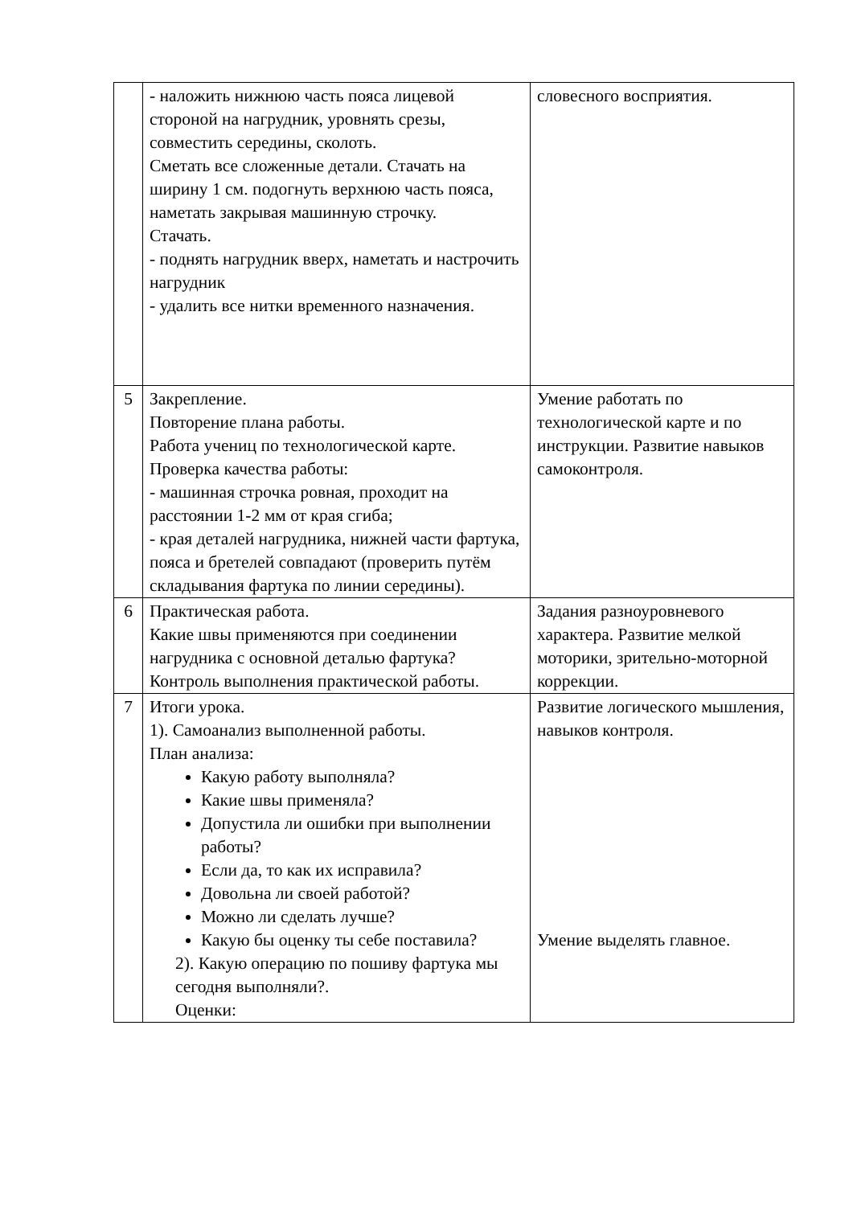| | - наложить нижнюю часть пояса лицевой стороной на нагрудник, уровнять срезы, совместить середины, сколоть. Сметать все сложенные детали. Стачать на ширину 1 см. подогнуть верхнюю часть пояса, наметать закрывая машинную строчку. Стачать. - поднять нагрудник вверх, наметать и настрочить нагрудник - удалить все нитки временного назначения. | словесного восприятия. |
| 5 | Закрепление. Повторение плана работы. Работа учениц по технологической карте. Проверка качества работы: - машинная строчка ровная, проходит на расстоянии 1-2 мм от края сгиба; - края деталей нагрудника, нижней части фартука, пояса и бретелей совпадают (проверить путём складывания фартука по линии середины). | Умение работать по технологической карте и по инструкции. Развитие навыков самоконтроля. |
| 6 | Практическая работа. Какие швы применяются при соединении нагрудника с основной деталью фартука? Контроль выполнения практической работы. | Задания разноуровневого характера. Развитие мелкой моторики, зрительно-моторной коррекции. |
| 7 | Итоги урока. 1). Самоанализ выполненной работы. План анализа: Какую работу выполняла? Какие швы применяла? Допустила ли ошибки при выполнении работы? Если да, то как их исправила? Довольна ли своей работой? Можно ли сделать лучше? Какую бы оценку ты себе поставила? 2). Какую операцию по пошиву фартука мы сегодня выполняли?. Оценки: | Развитие логического мышления, навыков контроля. Умение выделять главное. |